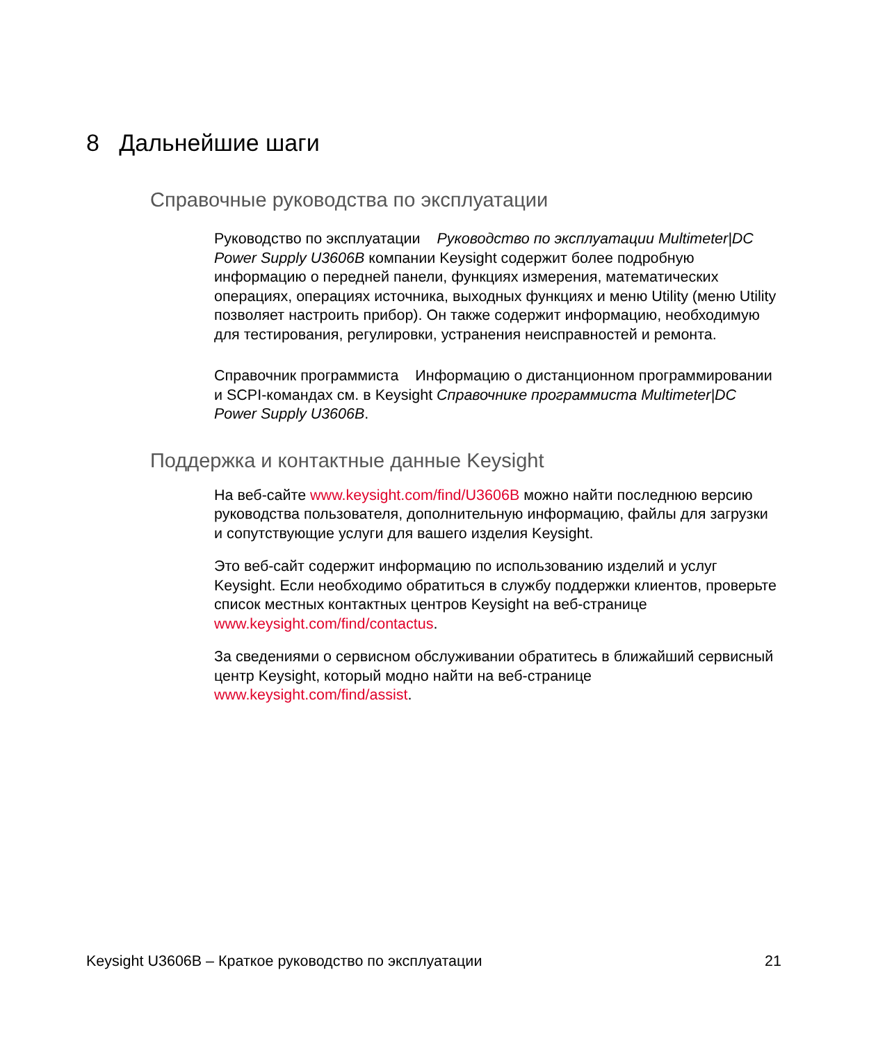8 Дальнейшие шаги
Справочные руководства по эксплуатации
Руководство по эксплуатации Руководство по эксплуатации Multimeter|DC Power Supply U3606B компании Keysight содержит более подробную информацию о передней панели, функциях измерения, математических операциях, операциях источника, выходных функциях и меню Utility (меню Utility позволяет настроить прибор). Он также содержит информацию, необходимую для тестирования, регулировки, устранения неисправностей и ремонта.
Справочник программиста Информацию о дистанционном программировании и SCPI-командах см. в Keysight Справочнике программиста Multimeter|DC Power Supply U3606B.
Поддержка и контактные данные Keysight
На веб-сайте www.keysight.com/find/U3606B можно найти последнюю версию руководства пользователя, дополнительную информацию, файлы для загрузки и сопутствующие услуги для вашего изделия Keysight.
Это веб-сайт содержит информацию по использованию изделий и услуг Keysight. Если необходимо обратиться в службу поддержки клиентов, проверьте список местных контактных центров Keysight на веб-странице www.keysight.com/find/contactus.
За сведениями о сервисном обслуживании обратитесь в ближайший сервисный центр Keysight, который модно найти на веб-странице www.keysight.com/find/assist.
Keysight U3606B – Краткое руководство по эксплуатации 21